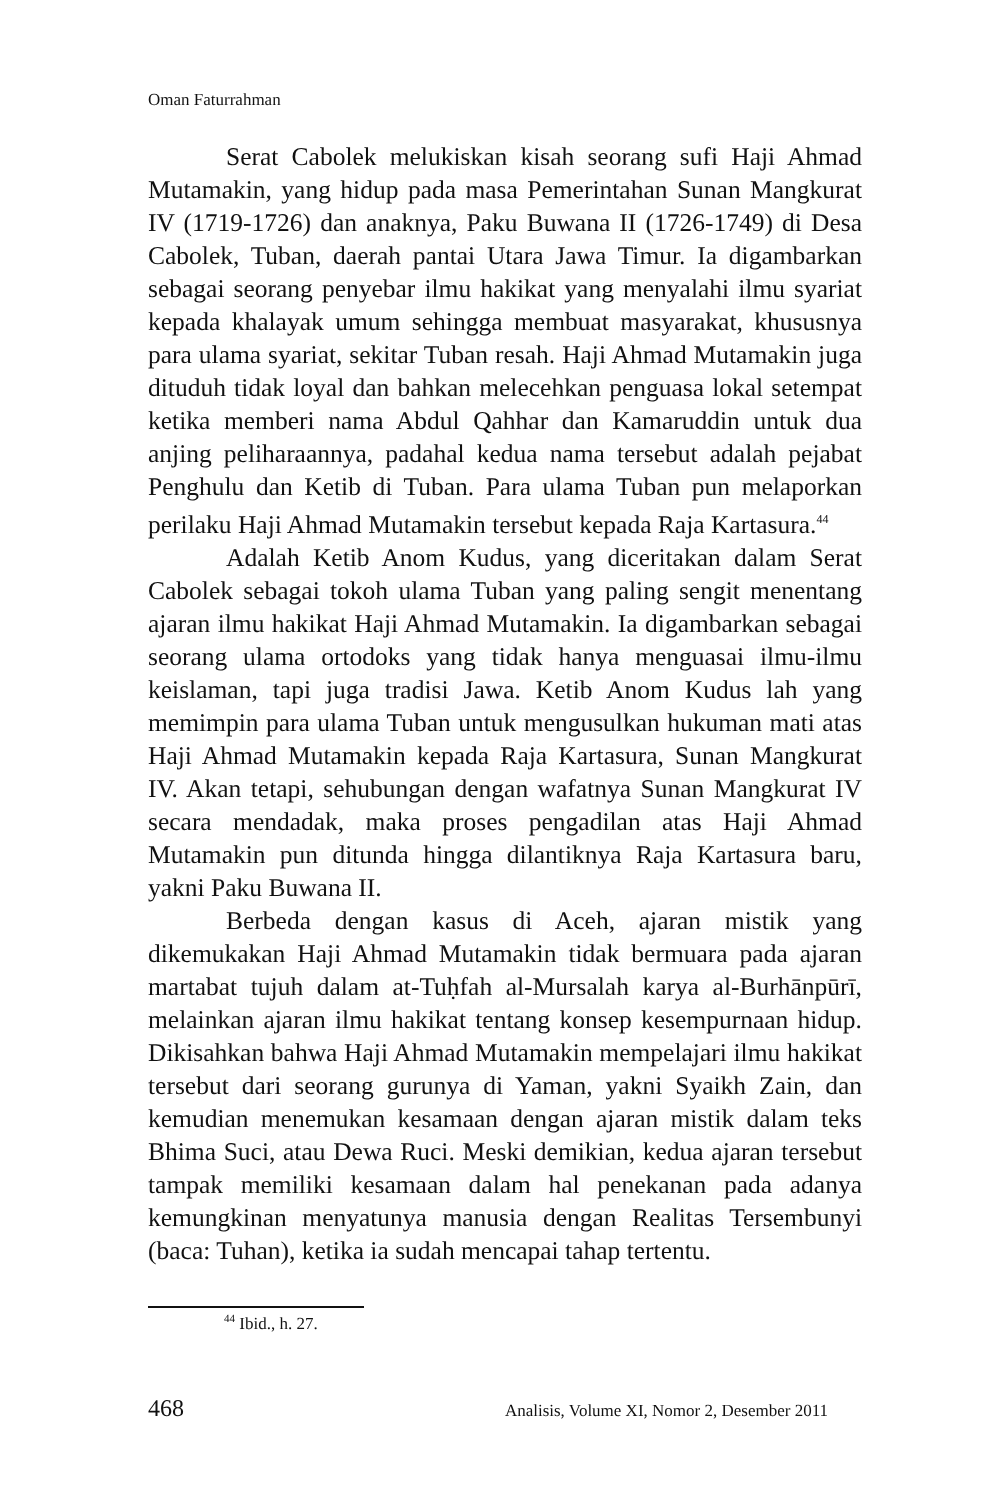Oman Faturrahman
Serat Cabolek melukiskan kisah seorang sufi Haji Ahmad Mutamakin, yang hidup pada masa Pemerintahan Sunan Mangkurat IV (1719-1726) dan anaknya, Paku Buwana II (1726-1749) di Desa Cabolek, Tuban, daerah pantai Utara Jawa Timur. Ia digambarkan sebagai seorang penyebar ilmu hakikat yang menyalahi ilmu syariat kepada khalayak umum sehingga membuat masyarakat, khususnya para ulama syariat, sekitar Tuban resah. Haji Ahmad Mutamakin juga dituduh tidak loyal dan bahkan melecehkan penguasa lokal setempat ketika memberi nama Abdul Qahhar dan Kamaruddin untuk dua anjing peliharaannya, padahal kedua nama tersebut adalah pejabat Penghulu dan Ketib di Tuban. Para ulama Tuban pun melaporkan perilaku Haji Ahmad Mutamakin tersebut kepada Raja Kartasura.<sup>44</sup>
Adalah Ketib Anom Kudus, yang diceritakan dalam Serat Cabolek sebagai tokoh ulama Tuban yang paling sengit menentang ajaran ilmu hakikat Haji Ahmad Mutamakin. Ia digambarkan sebagai seorang ulama ortodoks yang tidak hanya menguasai ilmu-ilmu keislaman, tapi juga tradisi Jawa. Ketib Anom Kudus lah yang memimpin para ulama Tuban untuk mengusulkan hukuman mati atas Haji Ahmad Mutamakin kepada Raja Kartasura, Sunan Mangkurat IV. Akan tetapi, sehubungan dengan wafatnya Sunan Mangkurat IV secara mendadak, maka proses pengadilan atas Haji Ahmad Mutamakin pun ditunda hingga dilantiknya Raja Kartasura baru, yakni Paku Buwana II.
Berbeda dengan kasus di Aceh, ajaran mistik yang dikemukakan Haji Ahmad Mutamakin tidak bermuara pada ajaran martabat tujuh dalam at-Tuḥfah al-Mursalah karya al-Burhānpūrī, melainkan ajaran ilmu hakikat tentang konsep kesempurnaan hidup. Dikisahkan bahwa Haji Ahmad Mutamakin mempelajari ilmu hakikat tersebut dari seorang gurunya di Yaman, yakni Syaikh Zain, dan kemudian menemukan kesamaan dengan ajaran mistik dalam teks Bhima Suci, atau Dewa Ruci. Meski demikian, kedua ajaran tersebut tampak memiliki kesamaan dalam hal penekanan pada adanya kemungkinan menyatunya manusia dengan Realitas Tersembunyi (baca: Tuhan), ketika ia sudah mencapai tahap tertentu.
<sup>44</sup> Ibid., h. 27.
468 Analisis, Volume XI, Nomor 2, Desember 2011